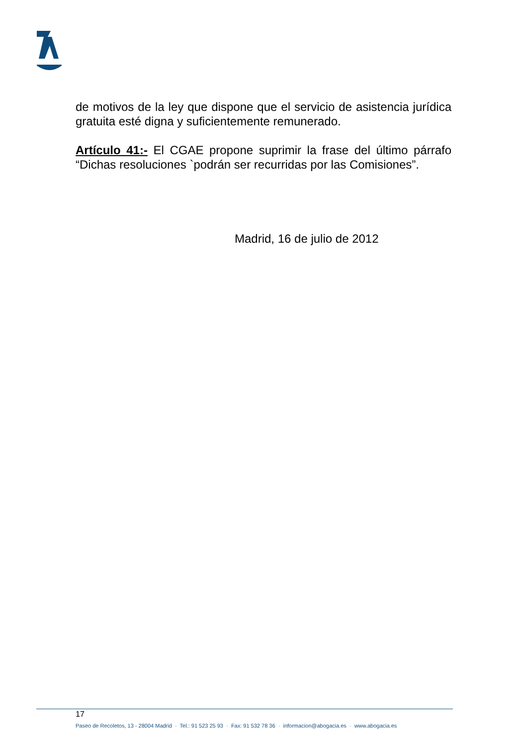de motivos de la ley que dispone que el servicio de asistencia jurídica gratuita esté digna y suficientemente remunerado.
Artículo 41:- El CGAE propone suprimir la frase del último párrafo “Dichas resoluciones `podrán ser recurridas por las Comisiones”.
Madrid, 16 de julio de 2012
17
Paseo de Recoletos, 13 - 28004 Madrid · Tel.: 91 523 25 93 · Fax: 91 532 78 36 · informacion@abogacia.es · www.abogacia.es